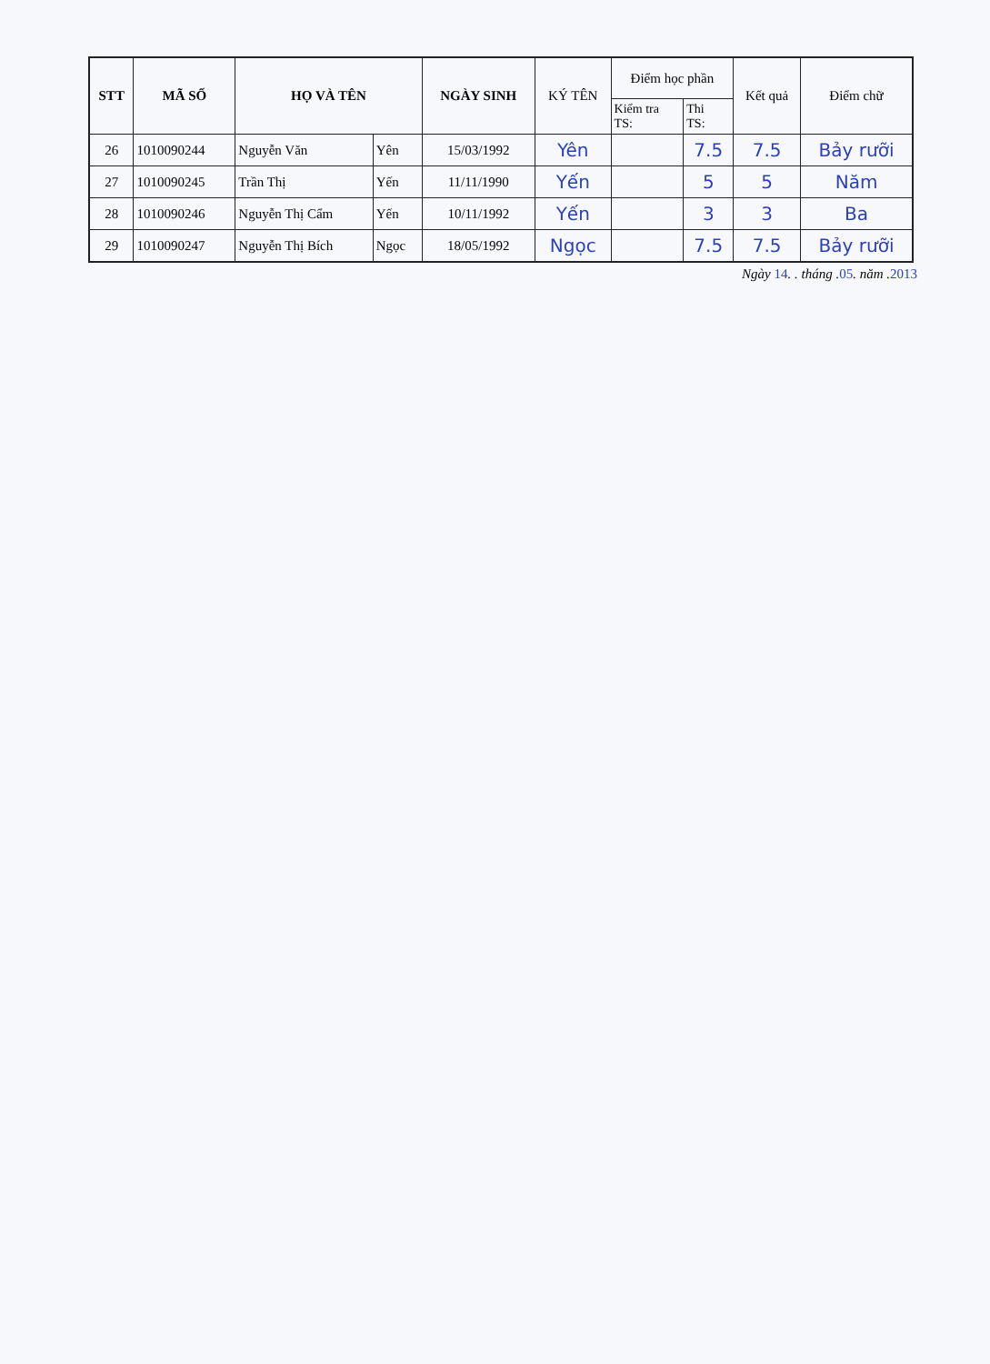| STT | MÃ SỐ | HỌ VÀ TÊN | | NGÀY SINH | KÝ TÊN | Điểm học phần | | Kết quả | Điểm chữ |
| --- | --- | --- | --- | --- | --- | --- | --- | --- | --- |
| | | | | | | Kiểm tra TS: | Thi TS: | | |
| 26 | 1010090244 | Nguyễn Văn | Yên | 15/03/1992 | Yên | | 7.5 | 7.5 | Bảy rưỡi |
| 27 | 1010090245 | Trần Thị | Yến | 11/11/1990 | Yến | | 5 | 5 | Năm |
| 28 | 1010090246 | Nguyễn Thị Cẩm | Yến | 10/11/1992 | Yến | | 3 | 3 | Ba |
| 29 | 1010090247 | Nguyễn Thị Bích | Ngọc | 18/05/1992 | Ngọc | | 7.5 | 7.5 | Bảy rưỡi |
Ngày 14. . tháng .05. năm .2013